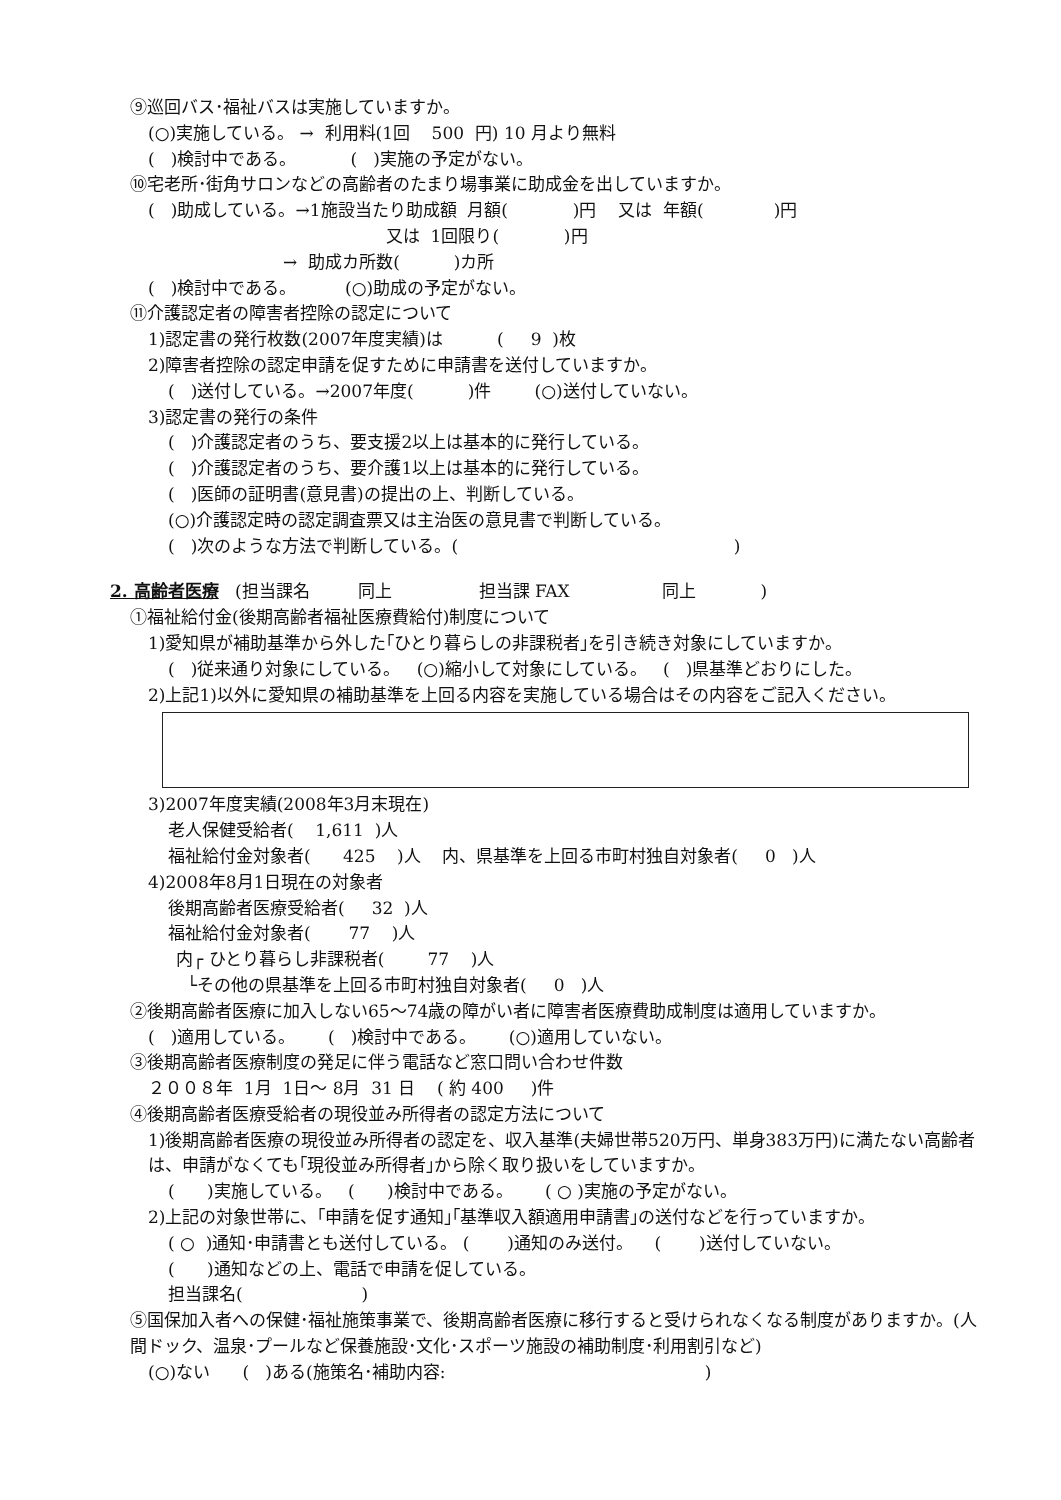⑨巡回バス･福祉バスは実施していますか。
(○)実施している。 → 利用料(1回 500 円) 10 月より無料
( )検討中である。 ( )実施の予定がない。
⑩宅老所･街角サロンなどの高齢者のたまり場事業に助成金を出していますか。
( )助成している。→1施設当たり助成額 月額( )円 又は 年額( )円
又は 1回限り( )円
→ 助成カ所数( )カ所
( )検討中である。 (○)助成の予定がない。
⑪介護認定者の障害者控除の認定について
1)認定書の発行枚数(2007年度実績)は ( 9 )枚
2)障害者控除の認定申請を促すために申請書を送付していますか。
( )送付している。→2007年度( )件 (○)送付していない。
3)認定書の発行の条件
( )介護認定者のうち、要支援2以上は基本的に発行している。
( )介護認定者のうち、要介護1以上は基本的に発行している。
( )医師の証明書(意見書)の提出の上、判断している。
(○)介護認定時の認定調査票又は主治医の意見書で判断している。
( )次のような方法で判断している。( )
2. 高齢者医療 (担当課名 同上 担当課 FAX 同上 )
①福祉給付金(後期高齢者福祉医療費給付)制度について
1)愛知県が補助基準から外した｢ひとり暮らしの非課税者｣を引き続き対象にしていますか。
( )従来通り対象にしている。 (○)縮小して対象にしている。 ( )県基準どおりにした。
2)上記1)以外に愛知県の補助基準を上回る内容を実施している場合はその内容をご記入ください。
3)2007年度実績(2008年3月末現在)
老人保健受給者( 1,611 )人
福祉給付金対象者( 425 )人 内、県基準を上回る市町村独自対象者( 0 )人
4)2008年8月1日現在の対象者
後期高齢者医療受給者( 32 )人
福祉給付金対象者( 77 )人
内┌ ひとり暮らし非課税者( 77 )人
└その他の県基準を上回る市町村独自対象者( 0 )人
②後期高齢者医療に加入しない65～74歳の障がい者に障害者医療費助成制度は適用していますか。
( )適用している。 ( )検討中である。 (○)適用していない。
③後期高齢者医療制度の発足に伴う電話など窓口問い合わせ件数
２００８年 1月 1日～ 8月 31 日 ( 約 400 )件
④後期高齢者医療受給者の現役並み所得者の認定方法について
1)後期高齢者医療の現役並み所得者の認定を、収入基準(夫婦世帯520万円、単身383万円)に満たない高齢者は、申請がなくても｢現役並み所得者｣から除く取り扱いをしていますか。
( )実施している。 ( )検討中である。 ( ○ )実施の予定がない。
2)上記の対象世帯に、｢申請を促す通知｣｢基準収入額適用申請書｣の送付などを行っていますか。
( ○ )通知･申請書とも送付している。 ( )通知のみ送付。 ( )送付していない。
( )通知などの上、電話で申請を促している。
担当課名( )
⑤国保加入者への保健･福祉施策事業で、後期高齢者医療に移行すると受けられなくなる制度がありますか。(人間ドック、温泉･プールなど保養施設･文化･スポーツ施設の補助制度･利用割引など)
(○)ない ( )ある(施策名･補助内容: )